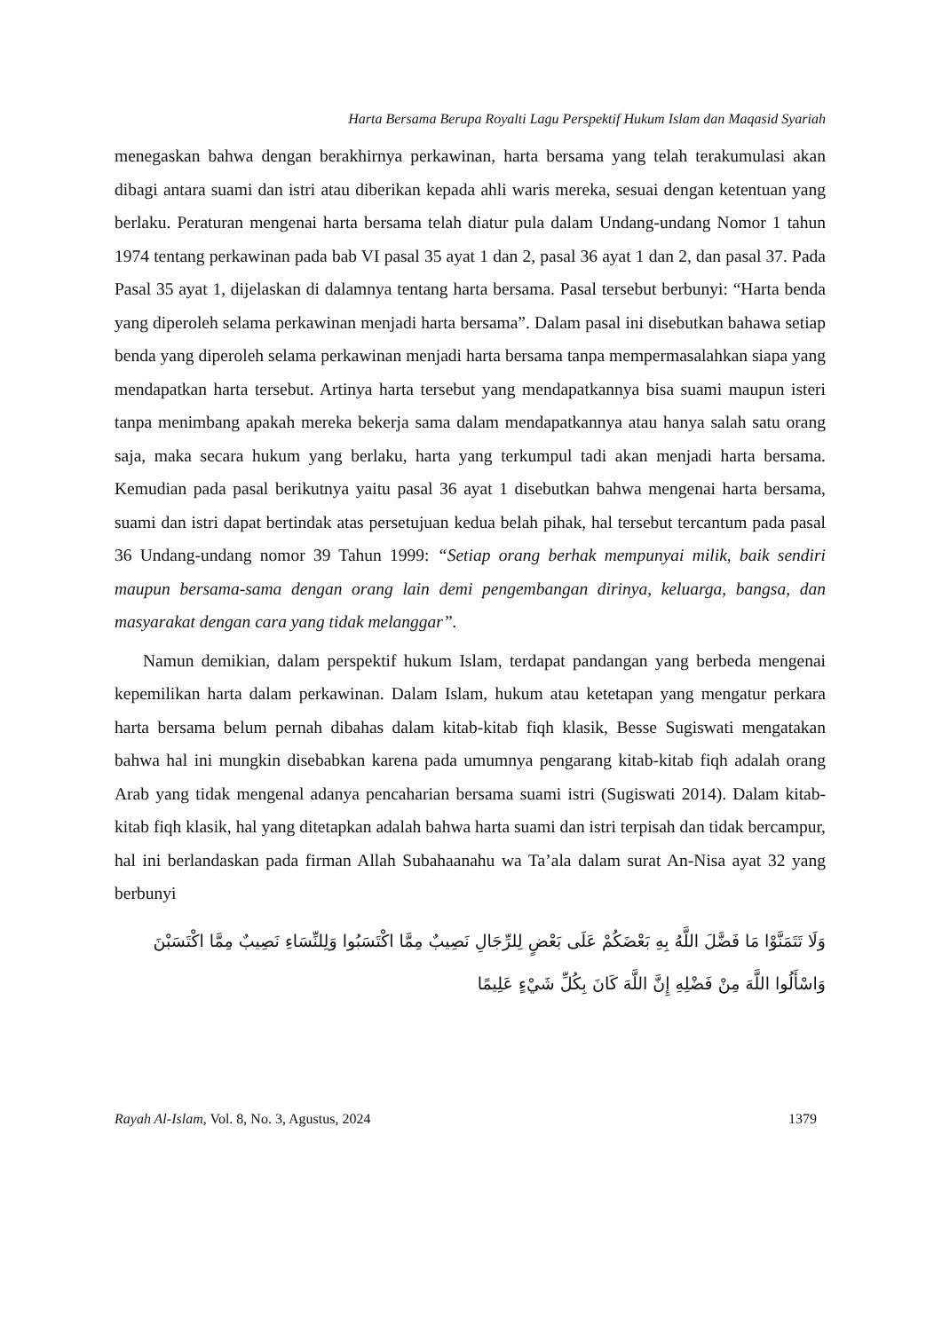Harta Bersama Berupa Royalti Lagu Perspektif Hukum Islam dan Maqasid Syariah
menegaskan bahwa dengan berakhirnya perkawinan, harta bersama yang telah terakumulasi akan dibagi antara suami dan istri atau diberikan kepada ahli waris mereka, sesuai dengan ketentuan yang berlaku. Peraturan mengenai harta bersama telah diatur pula dalam Undang-undang Nomor 1 tahun 1974 tentang perkawinan pada bab VI pasal 35 ayat 1 dan 2, pasal 36 ayat 1 dan 2, dan pasal 37. Pada Pasal 35 ayat 1, dijelaskan di dalamnya tentang harta bersama. Pasal tersebut berbunyi: “Harta benda yang diperoleh selama perkawinan menjadi harta bersama”. Dalam pasal ini disebutkan bahawa setiap benda yang diperoleh selama perkawinan menjadi harta bersama tanpa mempermasalahkan siapa yang mendapatkan harta tersebut. Artinya harta tersebut yang mendapatkannya bisa suami maupun isteri tanpa menimbang apakah mereka bekerja sama dalam mendapatkannya atau hanya salah satu orang saja, maka secara hukum yang berlaku, harta yang terkumpul tadi akan menjadi harta bersama. Kemudian pada pasal berikutnya yaitu pasal 36 ayat 1 disebutkan bahwa mengenai harta bersama, suami dan istri dapat bertindak atas persetujuan kedua belah pihak, hal tersebut tercantum pada pasal 36 Undang-undang nomor 39 Tahun 1999: “Setiap orang berhak mempunyai milik, baik sendiri maupun bersama-sama dengan orang lain demi pengembangan dirinya, keluarga, bangsa, dan masyarakat dengan cara yang tidak melanggar”.
Namun demikian, dalam perspektif hukum Islam, terdapat pandangan yang berbeda mengenai kepemilikan harta dalam perkawinan. Dalam Islam, hukum atau ketetapan yang mengatur perkara harta bersama belum pernah dibahas dalam kitab-kitab fiqh klasik, Besse Sugiswati mengatakan bahwa hal ini mungkin disebabkan karena pada umumnya pengarang kitab-kitab fiqh adalah orang Arab yang tidak mengenal adanya pencaharian bersama suami istri (Sugiswati 2014). Dalam kitab-kitab fiqh klasik, hal yang ditetapkan adalah bahwa harta suami dan istri terpisah dan tidak bercampur, hal ini berlandaskan pada firman Allah Subahaanahu wa Ta’ala dalam surat An-Nisa ayat 32 yang berbunyi
وَلَا تَتَمَنَّوْا مَا فَضَّلَ اللَّهُ بِهِ بَعْضَكُمْ عَلَى بَعْضٍ لِلرِّجَالِ نَصِيبٌ مِمَّا اكْتَسَبُوا وَلِلنِّسَاءِ نَصِيبٌ مِمَّا اكْتَسَبْنَ
وَاسْأَلُوا اللَّهَ مِنْ فَضْلِهِ إِنَّ اللَّهَ كَانَ بِكُلِّ شَيْءٍ عَلِيمًا
Rayah Al-Islam, Vol. 8, No. 3, Agustus, 2024 1379